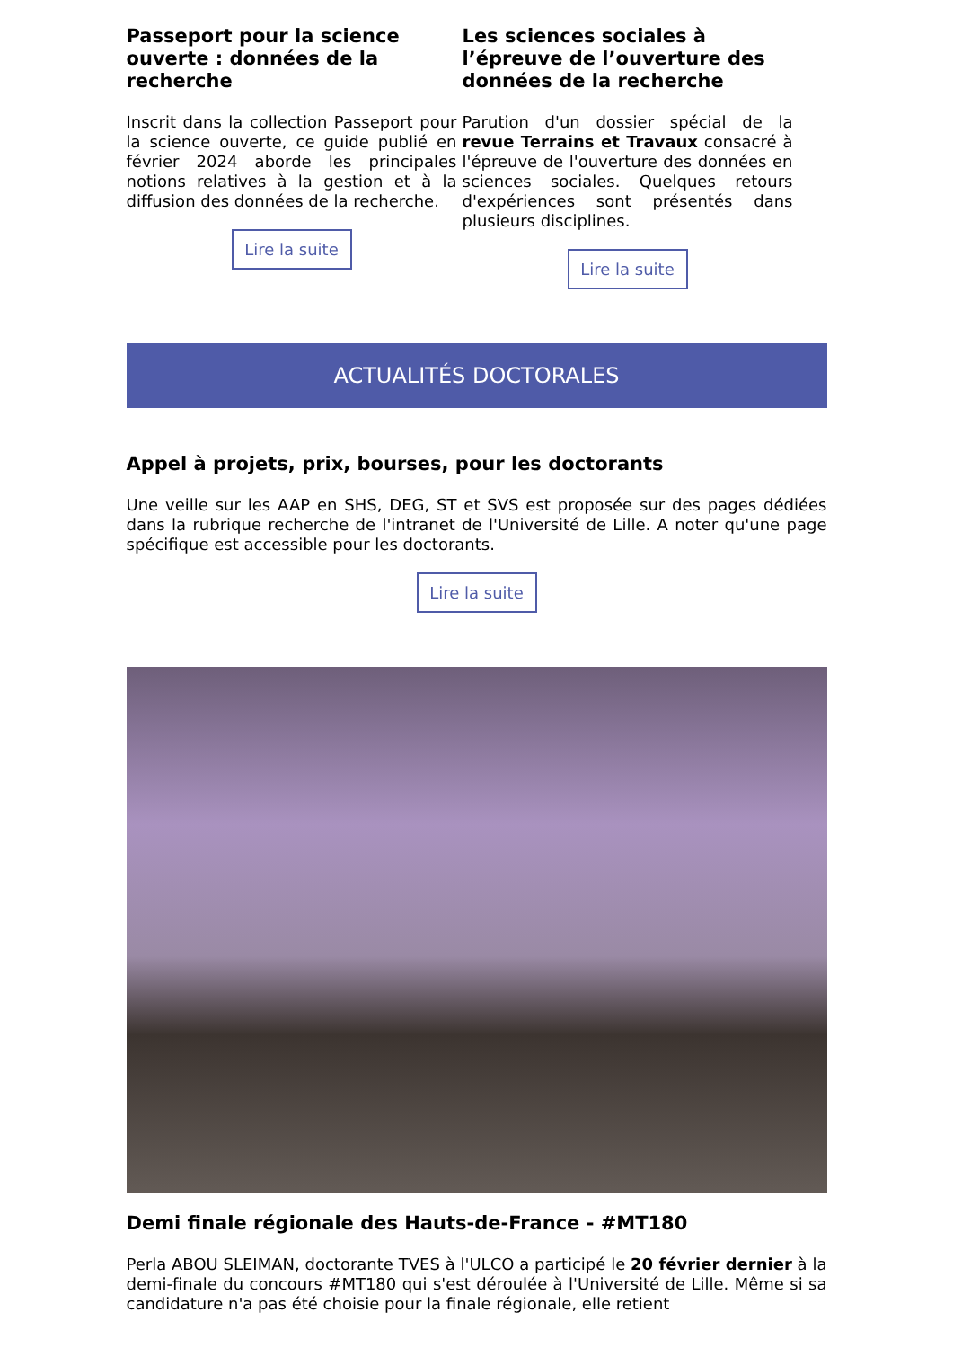Passeport pour la science ouverte : données de la recherche
Inscrit dans la collection Passeport pour la science ouverte, ce guide publié en février 2024 aborde les principales notions relatives à la gestion et à la diffusion des données de la recherche.
Lire la suite
Les sciences sociales à l’épreuve de l’ouverture des données de la recherche
Parution d'un dossier spécial de la revue Terrains et Travaux consacré à l'épreuve de l'ouverture des données en sciences sociales. Quelques retours d'expériences sont présentés dans plusieurs disciplines.
Lire la suite
ACTUALITÉS DOCTORALES
Appel à projets, prix, bourses, pour les doctorants
Une veille sur les AAP en SHS, DEG, ST et SVS est proposée sur des pages dédiées dans la rubrique recherche de l'intranet de l'Université de Lille. A noter qu'une page spécifique est accessible pour les doctorants.
Lire la suite
Demi finale régionale des Hauts-de-France - #MT180
Perla ABOU SLEIMAN, doctorante TVES à l'ULCO a participé le 20 février dernier à la demi-finale du concours #MT180 qui s'est déroulée à l'Université de Lille. Même si sa candidature n'a pas été choisie pour la finale régionale, elle retient